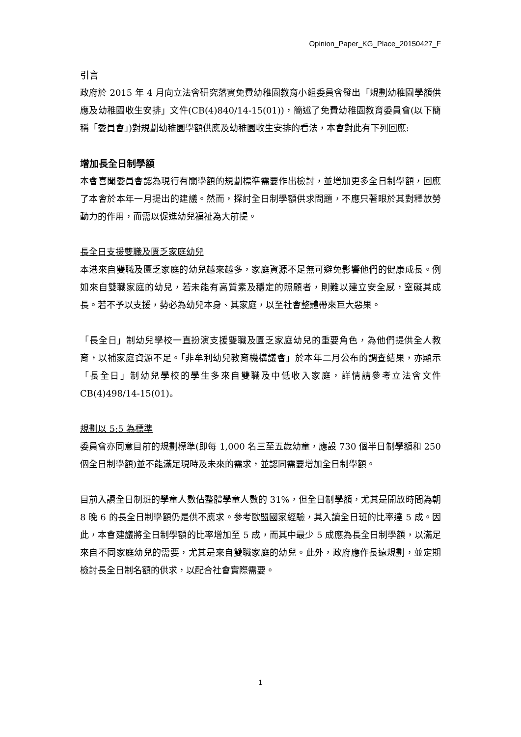Opinion_Paper_KG_Place_20150427_F
引言
政府於 2015 年 4 月向立法會研究落實免費幼稚園教育小組委員會發出「規劃幼稚園學額供應及幼稚園收生安排」文件(CB(4)840/14-15(01))，簡述了免費幼稚園教育委員會(以下簡稱「委員會」)對規劃幼稚園學額供應及幼稚園收生安排的看法，本會對此有下列回應:
增加長全日制學額
本會喜聞委員會認為現行有關學額的規劃標準需要作出檢討，並增加更多全日制學額，回應了本會於本年一月提出的建議。然而，探討全日制學額供求問題，不應只著眼於其對釋放勞動力的作用，而需以促進幼兒福祉為大前提。
長全日支援雙職及匱乏家庭幼兒
本港來自雙職及匱乏家庭的幼兒越來越多，家庭資源不足無可避免影響他們的健康成長。例如來自雙職家庭的幼兒，若未能有高質素及穩定的照顧者，則難以建立安全感，窒礙其成長。若不予以支援，勢必為幼兒本身、其家庭，以至社會整體帶來巨大惡果。
「長全日」制幼兒學校一直扮演支援雙職及匱乏家庭幼兒的重要角色，為他們提供全人教育，以補家庭資源不足。「非牟利幼兒教育機構議會」於本年二月公布的調查結果，亦顯示「長全日」制幼兒學校的學生多來自雙職及中低收入家庭，詳情請參考立法會文件 CB(4)498/14-15(01)。
規劃以 5:5 為標準
委員會亦同意目前的規劃標準(即每 1,000 名三至五歲幼童，應設 730 個半日制學額和 250 個全日制學額)並不能滿足現時及未來的需求，並認同需要增加全日制學額。
目前入讀全日制班的學童人數佔整體學童人數的 31%，但全日制學額，尤其是開放時間為朝 8 晚 6 的長全日制學額仍是供不應求。參考歐盟國家經驗，其入讀全日班的比率達 5 成。因此，本會建議將全日制學額的比率增加至 5 成，而其中最少 5 成應為長全日制學額，以滿足來自不同家庭幼兒的需要，尤其是來自雙職家庭的幼兒。此外，政府應作長遠規劃，並定期檢討長全日制名額的供求，以配合社會實際需要。
1